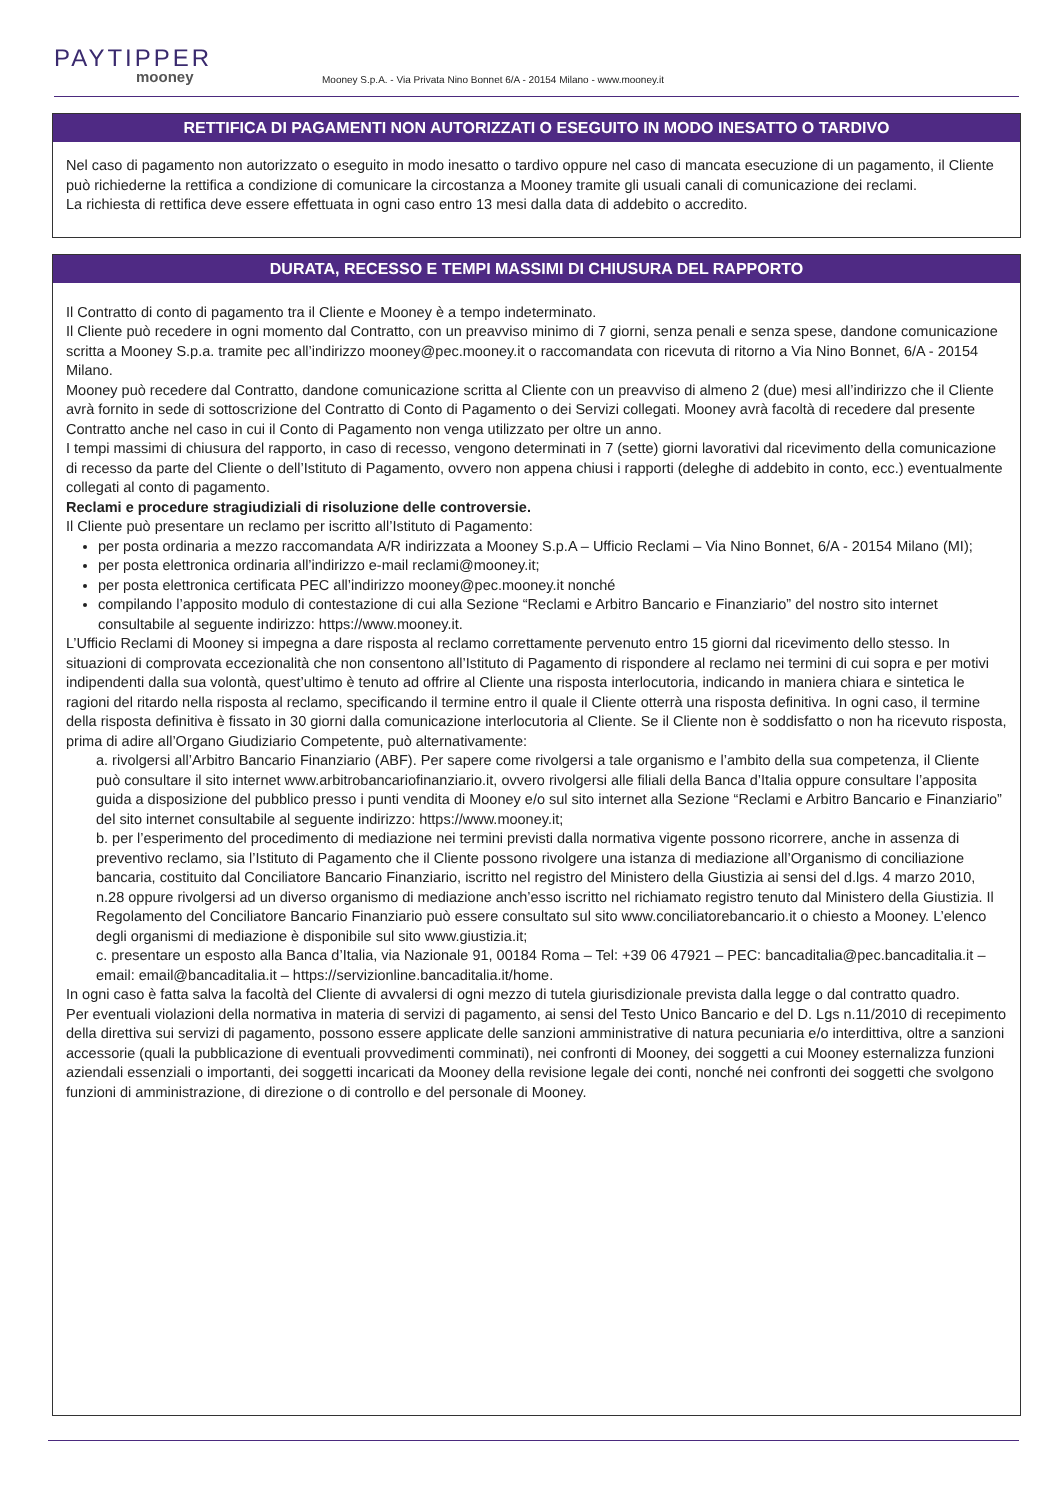PAYTIPPER
mooney
Mooney S.p.A. - Via Privata Nino Bonnet 6/A - 20154 Milano - www.mooney.it
RETTIFICA DI PAGAMENTI NON AUTORIZZATI O ESEGUITO IN MODO INESATTO O TARDIVO
Nel caso di pagamento non autorizzato o eseguito in modo inesatto o tardivo oppure nel caso di mancata esecuzione di un pagamento, il Cliente può richiederne la rettifica a condizione di comunicare la circostanza a Mooney tramite gli usuali canali di comunicazione dei reclami.
La richiesta di rettifica deve essere effettuata in ogni caso entro 13 mesi dalla data di addebito o accredito.
DURATA, RECESSO E TEMPI MASSIMI DI CHIUSURA DEL RAPPORTO
Il Contratto di conto di pagamento tra il Cliente e Mooney è a tempo indeterminato.
Il Cliente può recedere in ogni momento dal Contratto, con un preavviso minimo di 7 giorni, senza penali e senza spese, dandone comunicazione scritta a Mooney S.p.a. tramite pec all’indirizzo mooney@pec.mooney.it o raccomandata con ricevuta di ritorno a Via Nino Bonnet, 6/A - 20154 Milano.
Mooney può recedere dal Contratto, dandone comunicazione scritta al Cliente con un preavviso di almeno 2 (due) mesi all’indirizzo che il Cliente avrà fornito in sede di sottoscrizione del Contratto di Conto di Pagamento o dei Servizi collegati. Mooney avrà facoltà di recedere dal presente Contratto anche nel caso in cui il Conto di Pagamento non venga utilizzato per oltre un anno.
I tempi massimi di chiusura del rapporto, in caso di recesso, vengono determinati in 7 (sette) giorni lavorativi dal ricevimento della comunicazione di recesso da parte del Cliente o dell’Istituto di Pagamento, ovvero non appena chiusi i rapporti (deleghe di addebito in conto, ecc.) eventualmente collegati al conto di pagamento.
Reclami e procedure stragiudiziali di risoluzione delle controversie.
Il Cliente può presentare un reclamo per iscritto all’Istituto di Pagamento:
per posta ordinaria a mezzo raccomandata A/R indirizzata a Mooney S.p.A – Ufficio Reclami – Via Nino Bonnet, 6/A - 20154 Milano (MI);
per posta elettronica ordinaria all’indirizzo e-mail reclami@mooney.it;
per posta elettronica certificata PEC all’indirizzo mooney@pec.mooney.it nonché
compilando l’apposito modulo di contestazione di cui alla Sezione “Reclami e Arbitro Bancario e Finanziario” del nostro sito internet consultabile al seguente indirizzo: https://www.mooney.it.
L’Ufficio Reclami di Mooney si impegna a dare risposta al reclamo correttamente pervenuto entro 15 giorni dal ricevimento dello stesso. In situazioni di comprovata eccezionalità che non consentono all’Istituto di Pagamento di rispondere al reclamo nei termini di cui sopra e per motivi indipendenti dalla sua volontà, quest’ultimo è tenuto ad offrire al Cliente una risposta interlocutoria, indicando in maniera chiara e sintetica le ragioni del ritardo nella risposta al reclamo, specificando il termine entro il quale il Cliente otterrà una risposta definitiva. In ogni caso, il termine della risposta definitiva è fissato in 30 giorni dalla comunicazione interlocutoria al Cliente. Se il Cliente non è soddisfatto o non ha ricevuto risposta, prima di adire all’Organo Giudiziario Competente, può alternativamente:
a. rivolgersi all’Arbitro Bancario Finanziario (ABF). Per sapere come rivolgersi a tale organismo e l’ambito della sua competenza, il Cliente può consultare il sito internet www.arbitrobancariofinanziario.it, ovvero rivolgersi alle filiali della Banca d’Italia oppure consultare l’apposita guida a disposizione del pubblico presso i punti vendita di Mooney e/o sul sito internet alla Sezione “Reclami e Arbitro Bancario e Finanziario” del sito internet consultabile al seguente indirizzo: https://www.mooney.it;
b. per l’esperimento del procedimento di mediazione nei termini previsti dalla normativa vigente possono ricorrere, anche in assenza di preventivo reclamo, sia l’Istituto di Pagamento che il Cliente possono rivolgere una istanza di mediazione all’Organismo di conciliazione bancaria, costituito dal Conciliatore Bancario Finanziario, iscritto nel registro del Ministero della Giustizia ai sensi del d.lgs. 4 marzo 2010, n.28 oppure rivolgersi ad un diverso organismo di mediazione anch’esso iscritto nel richiamato registro tenuto dal Ministero della Giustizia. Il Regolamento del Conciliatore Bancario Finanziario può essere consultato sul sito www.conciliatorebancario.it o chiesto a Mooney. L’elenco degli organismi di mediazione è disponibile sul sito www.giustizia.it;
c. presentare un esposto alla Banca d’Italia, via Nazionale 91, 00184 Roma – Tel: +39 06 47921 – PEC: bancaditalia@pec.bancaditalia.it – email: email@bancaditalia.it – https://servizionline.bancaditalia.it/home.
In ogni caso è fatta salva la facoltà del Cliente di avvalersi di ogni mezzo di tutela giurisdizionale prevista dalla legge o dal contratto quadro.
Per eventuali violazioni della normativa in materia di servizi di pagamento, ai sensi del Testo Unico Bancario e del D. Lgs n.11/2010 di recepimento della direttiva sui servizi di pagamento, possono essere applicate delle sanzioni amministrative di natura pecuniaria e/o interdittiva, oltre a sanzioni accessorie (quali la pubblicazione di eventuali provvedimenti comminati), nei confronti di Mooney, dei soggetti a cui Mooney esternalizza funzioni aziendali essenziali o importanti, dei soggetti incaricati da Mooney della revisione legale dei conti, nonché nei confronti dei soggetti che svolgono funzioni di amministrazione, di direzione o di controllo e del personale di Mooney.